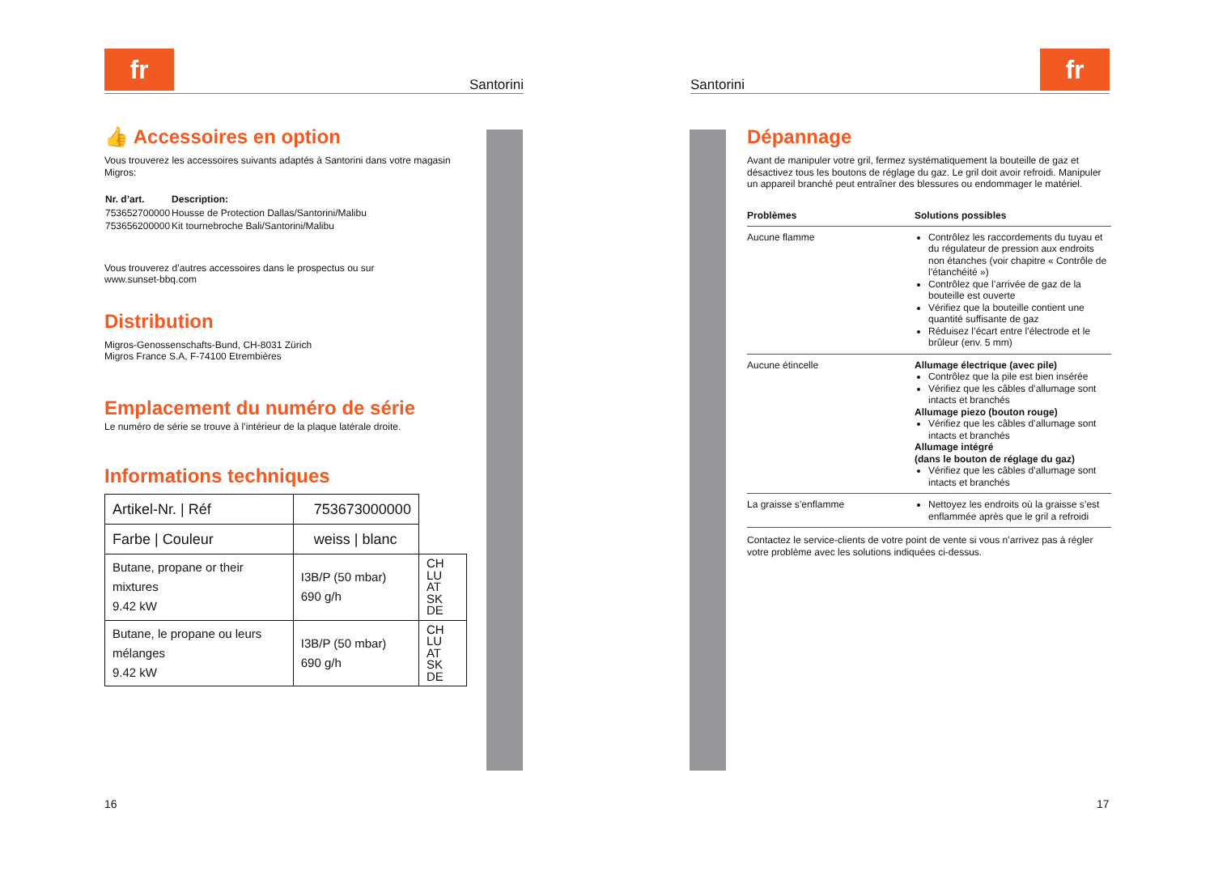fr
Santorini
👍 Accessoires en option
Vous trouverez les accessoires suivants adaptés à Santorini dans votre magasin Migros:
| Nr. d’art. | Description: |
| 753652700000 | Housse de Protection Dallas/Santorini/Malibu |
| 753656200000 | Kit tournebroche Bali/Santorini/Malibu |
Vous trouverez d’autres accessoires dans le prospectus ou sur
www.sunset-bbq.com
Distribution
Migros-Genossenschafts-Bund, CH-8031 Zürich
Migros France S.A, F-74100 Etrembières
Emplacement du numéro de série
Le numéro de série se trouve à l’intérieur de la plaque latérale droite.
Informations techniques
| Artikel-Nr. / Réf | 753673000000 | | |
| Farbe / Couleur | weiss / blanc | | |
| Butane, propane or their mixtures 9.42 kW | | I3B/P (50 mbar) 690 g/h | CH LU AT SK DE |
| Butane, le propane ou leurs mélanges 9.42 kW | | I3B/P (50 mbar) 690 g/h | CH LU AT SK DE |
16
Santorini
fr
Dépannage
Avant de manipuler votre gril, fermez systématiquement la bouteille de gaz et désactivez tous les boutons de réglage du gaz. Le gril doit avoir refroidi. Manipuler un appareil branché peut entraîner des blessures ou endommager le matériel.
| Problèmes | Solutions possibles |
| --- | --- |
| Aucune flamme | Contrôlez les raccordements du tuyau et du régulateur de pression aux endroits non étanches (voir chapitre « Contrôle de l’étanchéité ») Contrôlez que l’arrivée de gaz de la bouteille est ouverte Vérifiez que la bouteille contient une quantité suffisante de gaz Réduisez l’écart entre l’électrode et le brûleur (env. 5 mm) |
| Aucune étincelle | Allumage électrique (avec pile) Contrôlez que la pile est bien insérée Vérifiez que les câbles d’allumage sont intacts et branchés Allumage piezo (bouton rouge) Vérifiez que les câbles d’allumage sont intacts et branchés Allumage intégré (dans le bouton de réglage du gaz) Vérifiez que les câbles d’allumage sont intacts et branchés |
| La graisse s’enflamme | Nettoyez les endroits où la graisse s’est enflammée après que le gril a refroidi |
Contactez le service-clients de votre point de vente si vous n’arrivez pas à régler votre problème avec les solutions indiquées ci-dessus.
17